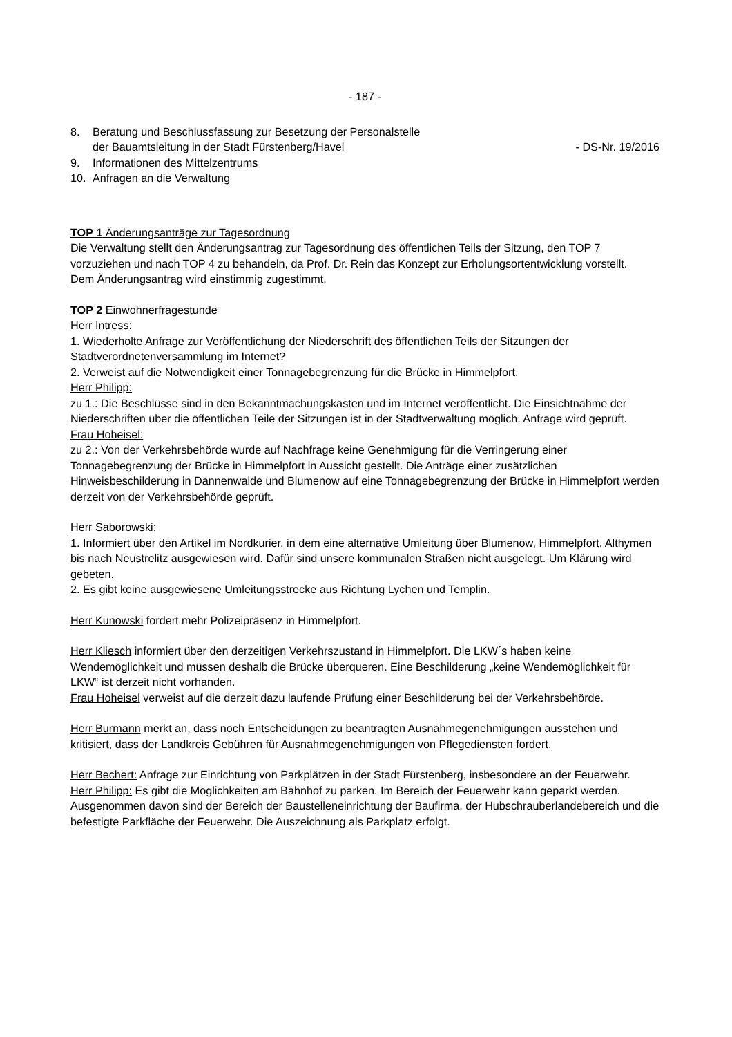- 187 -
8. Beratung und Beschlussfassung zur Besetzung der Personalstelle
der Bauamtsleitung in der Stadt Fürstenberg/Havel - DS-Nr. 19/2016
9. Informationen des Mittelzentrums
10. Anfragen an die Verwaltung
TOP 1 Änderungsanträge zur Tagesordnung
Die Verwaltung stellt den Änderungsantrag zur Tagesordnung des öffentlichen Teils der Sitzung, den TOP 7 vorzuziehen und nach TOP 4 zu behandeln, da Prof. Dr. Rein das Konzept zur Erholungsortentwicklung vorstellt.
Dem Änderungsantrag wird einstimmig zugestimmt.
TOP 2 Einwohnerfragestunde
Herr Intress:
1. Wiederholte Anfrage zur Veröffentlichung der Niederschrift des öffentlichen Teils der Sitzungen der Stadtverordnetenversammlung im Internet?
2. Verweist auf die Notwendigkeit einer Tonnagebegrenzung für die Brücke in Himmelpfort.
Herr Philipp:
zu 1.: Die Beschlüsse sind in den Bekanntmachungskästen und im Internet veröffentlicht. Die Einsichtnahme der Niederschriften über die öffentlichen Teile der Sitzungen ist in der Stadtverwaltung möglich. Anfrage wird geprüft.
Frau Hoheisel:
zu 2.: Von der Verkehrsbehörde wurde auf Nachfrage keine Genehmigung für die Verringerung einer Tonnagebegrenzung der Brücke in Himmelpfort in Aussicht gestellt. Die Anträge einer zusätzlichen Hinweisbeschilderung in Dannenwalde und Blumenow auf eine Tonnagebegrenzung der Brücke in Himmelpfort werden derzeit von der Verkehrsbehörde geprüft.
Herr Saborowski:
1. Informiert über den Artikel im Nordkurier, in dem eine alternative Umleitung über Blumenow, Himmelpfort, Althymen bis nach Neustrelitz ausgewiesen wird. Dafür sind unsere kommunalen Straßen nicht ausgelegt. Um Klärung wird gebeten.
2. Es gibt keine ausgewiesene Umleitungsstrecke aus Richtung Lychen und Templin.
Herr Kunowski fordert mehr Polizeipräsenz in Himmelpfort.
Herr Kliesch informiert über den derzeitigen Verkehrszustand in Himmelpfort. Die LKW´s haben keine Wendemöglichkeit und müssen deshalb die Brücke überqueren. Eine Beschilderung „keine Wendemöglichkeit für LKW“ ist derzeit nicht vorhanden.
Frau Hoheisel verweist auf die derzeit dazu laufende Prüfung einer Beschilderung bei der Verkehrsbehörde.
Herr Burmann merkt an, dass noch Entscheidungen zu beantragten Ausnahmegenehmigungen ausstehen und kritisiert, dass der Landkreis Gebühren für Ausnahmegenehmigungen von Pflegediensten fordert.
Herr Bechert: Anfrage zur Einrichtung von Parkplätzen in der Stadt Fürstenberg, insbesondere an der Feuerwehr.
Herr Philipp: Es gibt die Möglichkeiten am Bahnhof zu parken. Im Bereich der Feuerwehr kann geparkt werden. Ausgenommen davon sind der Bereich der Baustelleneinrichtung der Baufirma, der Hubschrauberlandebereich und die befestigte Parkfläche der Feuerwehr. Die Auszeichnung als Parkplatz erfolgt.